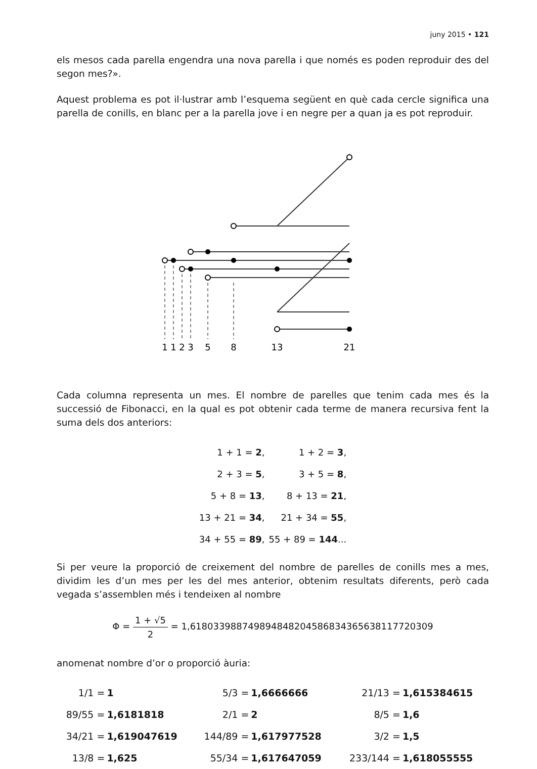juny 2015 • 121
els mesos cada parella engendra una nova parella i que només es poden reproduir des del segon mes?».
Aquest problema es pot il·lustrar amb l’esquema següent en què cada cercle significa una parella de conills, en blanc per a la parella jove i en negre per a quan ja es pot reproduir.
1
1
2
3
5
8
13
21
Cada columna representa un mes. El nombre de parelles que tenim cada mes és la successió de Fibonacci, en la qual es pot obtenir cada terme de manera recursiva fent la suma dels dos anteriors:
| 1 + 1 = 2 , | 1 + 2 = 3 , |
| 2 + 3 = 5 , | 3 + 5 = 8 , |
| 5 + 8 = 13 , | 8 + 13 = 21 , |
| 13 + 21 = 34 , | 21 + 34 = 55 , |
| 34 + 55 = 89 , | 55 + 89 = 144 ... |
Si per veure la proporció de creixement del nombre de parelles de conills mes a mes, dividim les d’un mes per les del mes anterior, obtenim resultats diferents, però cada vegada s’assemblen més i tendeixen al nombre
Φ = 1 + √5 2 = 1,6180339887498948482045868343656381177203​09
anomenat nombre d’or o proporció àuria:
| 1/1 = | 1 | 5/3 = | 1,6666666 | 21/13 = | 1,615384615 |
| 89/55 = | 1,6181818 | 2/1 = | 2 | 8/5 = | 1,6 |
| 34/21 = | 1,619047619 | 144/89 = | 1,617977528 | 3/2 = | 1,5 |
| 13/8 = | 1,625 | 55/34 = | 1,617647059 | 233/144 = | 1,618055555 |